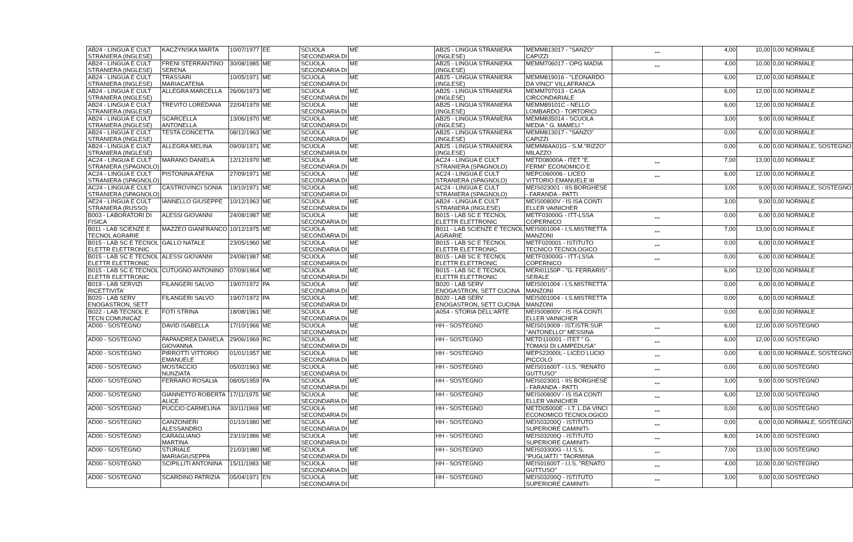| AB24 - LINGUA E CULT STRANIERA (INGLESE) | KACZYNSKA MARTA | 10/07/1977 | EE | SCUOLA SECONDARIA DI | ME | AB25 - LINGUA STRANIERA (INGLESE) | MEMM813017 - "SANZO" CAPIZZI | *** | 4,00 | 10,00 | 0,00 NORMALE |
| AB24 - LINGUA E CULT STRANIERA (INGLESE) | FRENI STERRANTINO SERENA | 30/08/1985 | ME | SCUOLA SECONDARIA DI | ME | AB25 - LINGUA STRANIERA (INGLESE) | MEMM706017 - OPG MADIA | *** | 4,00 | 10,00 | 0,00 NORMALE |
| AB24 - LINGUA E CULT STRANIERA (INGLESE) | TRASSARI MARIACATENA | 10/05/1971 | ME | SCUOLA SECONDARIA DI | ME | AB25 - LINGUA STRANIERA (INGLESE) | MEMM819016 - "LEONARDO DA VINCI" VILLAFRANCA | | 6,00 | 12,00 | 0,00 NORMALE |
| AB24 - LINGUA E CULT STRANIERA (INGLESE) | ALLEGRA MARCELLA | 26/06/1973 | ME | SCUOLA SECONDARIA DI | ME | AB25 - LINGUA STRANIERA (INGLESE) | MEMM707013 - CASA CIRCONDARIALE | | 6,00 | 12,00 | 0,00 NORMALE |
| AB24 - LINGUA E CULT STRANIERA (INGLESE) | TREVITO LOREDANA | 22/04/1979 | ME | SCUOLA SECONDARIA DI | ME | AB25 - LINGUA STRANIERA (INGLESE) | MEMM89101C - NELLO LOMBARDO - TORTORICI | | 6,00 | 12,00 | 0,00 NORMALE |
| AB24 - LINGUA E CULT STRANIERA (INGLESE) | SCARCELLA ANTONELLA | 13/06/1970 | ME | SCUOLA SECONDARIA DI | ME | AB25 - LINGUA STRANIERA (INGLESE) | MEMM835014 - SCUOLA MEDIA " G. MAMELI " | | 3,00 | 9,00 | 0,00 NORMALE |
| AB24 - LINGUA E CULT STRANIERA (INGLESE) | TESTA CONCETTA | 08/12/1963 | ME | SCUOLA SECONDARIA DI | ME | AB25 - LINGUA STRANIERA (INGLESE) | MEMM813017 - "SANZO" CAPIZZI | | 0,00 | 6,00 | 0,00 NORMALE |
| AB24 - LINGUA E CULT STRANIERA (INGLESE) | ALLEGRA MELINA | 09/09/1971 | ME | SCUOLA SECONDARIA DI | ME | AB25 - LINGUA STRANIERA (INGLESE) | MEMM8AA01G - S.M."RIZZO" MILAZZO | | 0,00 | 6,00 | 0,00 NORMALE, SOSTEGNO |
| AC24 - LINGUA E CULT STRANIERA (SPAGNOLO) | MARANO DANIELA | 12/12/1970 | ME | SCUOLA SECONDARIA DI | ME | AC24 - LINGUA E CULT STRANIERA (SPAGNOLO) | METD08000A - ITET "E. FERMI" ECONOMICO E | *** | 7,00 | 13,00 | 0,00 NORMALE |
| AC24 - LINGUA E CULT STRANIERA (SPAGNOLO) | PISTONINA ATENA | 27/09/1971 | ME | SCUOLA SECONDARIA DI | ME | AC24 - LINGUA E CULT STRANIERA (SPAGNOLO) | MEPC060006 - LICEO VITTORIO EMANUELE III | *** | 6,00 | 12,00 | 0,00 NORMALE |
| AC24 - LINGUA E CULT STRANIERA (SPAGNOLO) | CASTROVINCI SONIA | 19/10/1971 | ME | SCUOLA SECONDARIA DI | ME | AC24 - LINGUA E CULT STRANIERA (SPAGNOLO) | MEIS023001 - IIS BORGHESE - FARANDA - PATTI | | 3,00 | 9,00 | 0,00 NORMALE, SOSTEGNO |
| AE24 - LINGUA E CULT STRANIERA (RUSSO) | IANNELLO GIUSEPPE | 10/12/1963 | ME | SCUOLA SECONDARIA DI | ME | AB24 - LINGUA E CULT STRANIERA (INGLESE) | MEIS00800V - IS ISA CONTI ELLER VAINICHER | | 3,00 | 9,00 | 0,00 NORMALE |
| B003 - LABORATORI DI FISICA | ALESSI GIOVANNI | 24/08/1987 | ME | SCUOLA SECONDARIA DI | ME | B015 - LAB SC E TECNOL ELETTR ELETTRONIC | METF03000G - ITT-LSSA COPERNICO | *** | 0,00 | 6,00 | 0,00 NORMALE |
| B011 - LAB SCIENZE E TECNOL AGRARIE | MAZZEO GIANFRANCO | 10/12/1975 | ME | SCUOLA SECONDARIA DI | ME | B011 - LAB SCIENZE E TECNOL AGRARIE | MEIS001004 - I.S.MISTRETTA MANZONI | *** | 7,00 | 13,00 | 0,00 NORMALE |
| B015 - LAB SC E TECNOL ELETTR ELETTRONIC | GALLO NATALE | 23/05/1960 | ME | SCUOLA SECONDARIA DI | ME | B015 - LAB SC E TECNOL ELETTR ELETTRONIC | METF020001 - ISTITUTO TECNICO TECNOLOGICO | *** | 0,00 | 6,00 | 0,00 NORMALE |
| B015 - LAB SC E TECNOL ELETTR ELETTRONIC | ALESSI GIOVANNI | 24/08/1987 | ME | SCUOLA SECONDARIA DI | ME | B015 - LAB SC E TECNOL ELETTR ELETTRONIC | METF03000G - ITT-LSSA COPERNICO | *** | 0,00 | 6,00 | 0,00 NORMALE |
| B015 - LAB SC E TECNOL ELETTR ELETTRONIC | CUTUGNO ANTONINO | 07/09/1964 | ME | SCUOLA SECONDARIA DI | ME | B015 - LAB SC E TECNOL ELETTR ELETTRONIC | MERI01150P - "G. FERRARIS" - SERALE | | 6,00 | 12,00 | 0,00 NORMALE |
| B019 - LAB SERVIZI RICETTIVITA' | FILANGERI SALVO | 19/07/1972 | PA | SCUOLA SECONDARIA DI | ME | B020 - LAB SERV ENOGASTRON, SETT CUCINA | MEIS001004 - I.S.MISTRETTA MANZONI | | 0,00 | 6,00 | 0,00 NORMALE |
| B020 - LAB SERV ENOGASTRON, SETT | FILANGERI SALVO | 19/07/1972 | PA | SCUOLA SECONDARIA DI | ME | B020 - LAB SERV ENOGASTRON, SETT CUCINA | MEIS001004 - I.S.MISTRETTA MANZONI | | 0,00 | 6,00 | 0,00 NORMALE |
| B022 - LAB TECNOL E TECN COMUNICAZ | FOTI STRINA | 18/08/1961 | ME | SCUOLA SECONDARIA DI | ME | A054 - STORIA DELL'ARTE | MEIS00800V - IS ISA CONTI ELLER VAINICHER | | 0,00 | 6,00 | 0,00 NORMALE |
| AD00 - SOSTEGNO | DAVID ISABELLA | 17/10/1966 | ME | SCUOLA SECONDARIA DI | ME | HH - SOSTEGNO | MEIS019009 - IST.ISTR.SUP. "ANTONELLO" MESSINA | *** | 6,00 | 12,00 | 0,00 SOSTEGNO |
| AD00 - SOSTEGNO | PAPANDREA DANIELA GIOVANNA | 29/06/1969 | RC | SCUOLA SECONDARIA DI | ME | HH - SOSTEGNO | METD110001 - ITET " G. TOMASI DI LAMPEDUSA" | *** | 6,00 | 12,00 | 0,00 SOSTEGNO |
| AD00 - SOSTEGNO | PIRROTTI VITTORIO EMANUELE | 01/01/1957 | ME | SCUOLA SECONDARIA DI | ME | HH - SOSTEGNO | MEPS22000L - LICEO LUCIO PICCOLO | *** | 0,00 | 6,00 | 0,00 NORMALE, SOSTEGNO |
| AD00 - SOSTEGNO | MOSTACCIO NUNZIATA | 05/02/1963 | ME | SCUOLA SECONDARIA DI | ME | HH - SOSTEGNO | MEIS01600T - I.I.S. "RENATO GUTTUSO" | *** | 0,00 | 6,00 | 0,00 SOSTEGNO |
| AD00 - SOSTEGNO | FERRARO ROSALIA | 08/05/1959 | PA | SCUOLA SECONDARIA DI | ME | HH - SOSTEGNO | MEIS023001 - IIS BORGHESE - FARANDA - PATTI | *** | 3,00 | 9,00 | 0,00 SOSTEGNO |
| AD00 - SOSTEGNO | GIANNETTO ROBERTA ALICE | 17/11/1975 | ME | SCUOLA SECONDARIA DI | ME | HH - SOSTEGNO | MEIS00800V - IS ISA CONTI ELLER VAINICHER | *** | 6,00 | 12,00 | 0,00 SOSTEGNO |
| AD00 - SOSTEGNO | PUCCIO CARMELINA | 30/11/1969 | ME | SCUOLA SECONDARIA DI | ME | HH - SOSTEGNO | METD05000E - I.T. L.DA VINCI ECONOMICO TECNOLOGICO | *** | 0,00 | 6,00 | 0,00 SOSTEGNO |
| AD00 - SOSTEGNO | CANZONIERI ALESSANDRO | 01/10/1980 | ME | SCUOLA SECONDARIA DI | ME | HH - SOSTEGNO | MEIS03200Q - ISTITUTO SUPERIORE CAMINITI- | *** | 0,00 | 6,00 | 0,00 NORMALE, SOSTEGNO |
| AD00 - SOSTEGNO | CARAGLIANO MARTINA | 23/10/1986 | ME | SCUOLA SECONDARIA DI | ME | HH - SOSTEGNO | MEIS03200Q - ISTITUTO SUPERIORE CAMINITI- | *** | 8,00 | 14,00 | 0,00 SOSTEGNO |
| AD00 - SOSTEGNO | STURIALE MARIAGIUSEPPA | 21/03/1980 | ME | SCUOLA SECONDARIA DI | ME | HH - SOSTEGNO | MEIS03300G - I.I.S.S. "PUGLIATTI " TAORMINA | *** | 7,00 | 13,00 | 0,00 SOSTEGNO |
| AD00 - SOSTEGNO | SCIPILLITI ANTONINA | 15/11/1983 | ME | SCUOLA SECONDARIA DI | ME | HH - SOSTEGNO | MEIS01600T - I.I.S. "RENATO GUTTUSO" | *** | 4,00 | 10,00 | 0,00 SOSTEGNO |
| AD00 - SOSTEGNO | SCARDINO PATRIZIA | 05/04/1971 | EN | SCUOLA SECONDARIA DI | ME | HH - SOSTEGNO | MEIS03200Q - ISTITUTO SUPERIORE CAMINITI- | *** | 3,00 | 9,00 | 0,00 SOSTEGNO |